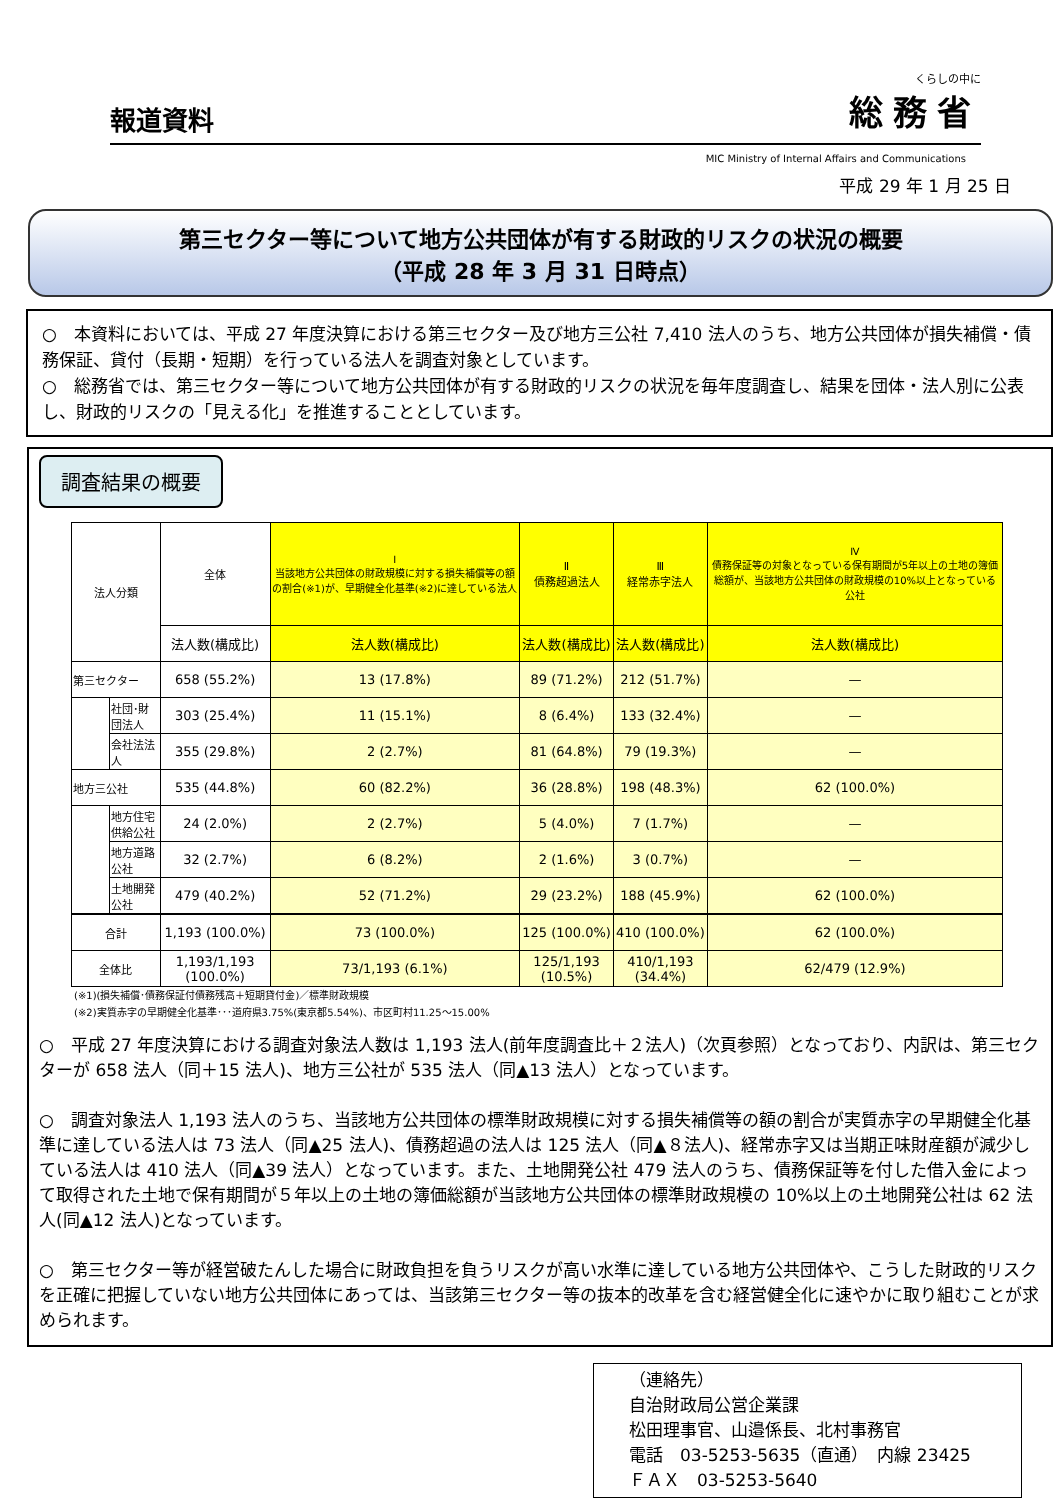報道資料
くらしの中に
総務省
MIC Ministry of Internal Affairs and Communications
平成 29 年 1 月 25 日
第三セクター等について地方公共団体が有する財政的リスクの状況の概要
（平成 28 年 3 月 31 日時点）
○　本資料においては、平成 27 年度決算における第三セクター及び地方三公社 7,410 法人のうち、地方公共団体が損失補償・債務保証、貸付（長期・短期）を行っている法人を調査対象としています。
○　総務省では、第三セクター等について地方公共団体が有する財政的リスクの状況を毎年度調査し、結果を団体・法人別に公表し、財政的リスクの「見える化」を推進することとしています。
調査結果の概要
| 法人分類 | | 全体 | Ⅰ 当該地方公共団体の財政規模に対する損失補償等の額の割合(※1)が、早期健全化基準(※2)に達している法人 | Ⅱ 債務超過法人 | Ⅲ 経常赤字法人 | Ⅳ 債務保証等の対象となっている保有期間が5年以上の土地の簿価総額が、当該地方公共団体の財政規模の10%以上となっている公社 |
| --- | --- | --- | --- | --- | --- | --- |
| | | 法人数(構成比) | 法人数(構成比) | 法人数(構成比) | 法人数(構成比) | 法人数(構成比) |
| 第三セクター | | 658 (55.2%) | 13 (17.8%) | 89 (71.2%) | 212 (51.7%) | — |
| | 社団･財団法人 | 303 (25.4%) | 11 (15.1%) | 8 (6.4%) | 133 (32.4%) | — |
| | 会社法法人 | 355 (29.8%) | 2 (2.7%) | 81 (64.8%) | 79 (19.3%) | — |
| 地方三公社 | | 535 (44.8%) | 60 (82.2%) | 36 (28.8%) | 198 (48.3%) | 62 (100.0%) |
| | 地方住宅供給公社 | 24 (2.0%) | 2 (2.7%) | 5 (4.0%) | 7 (1.7%) | — |
| | 地方道路公社 | 32 (2.7%) | 6 (8.2%) | 2 (1.6%) | 3 (0.7%) | — |
| | 土地開発公社 | 479 (40.2%) | 52 (71.2%) | 29 (23.2%) | 188 (45.9%) | 62 (100.0%) |
| 合計 | | 1,193 (100.0%) | 73 (100.0%) | 125 (100.0%) | 410 (100.0%) | 62 (100.0%) |
| 全体比 | | 1,193/1,193 (100.0%) | 73/1,193 (6.1%) | 125/1,193 (10.5%) | 410/1,193 (34.4%) | 62/479 (12.9%) |
(※1)(損失補償･債務保証付債務残高＋短期貸付金)／標準財政規模
(※2)実質赤字の早期健全化基準･･･道府県3.75%(東京都5.54%)、市区町村11.25～15.00%
○　平成 27 年度決算における調査対象法人数は 1,193 法人(前年度調査比＋２法人)（次頁参照）となっており、内訳は、第三セクターが 658 法人（同＋15 法人)、地方三公社が 535 法人（同▲13 法人）となっています。
○　調査対象法人 1,193 法人のうち、当該地方公共団体の標準財政規模に対する損失補償等の額の割合が実質赤字の早期健全化基準に達している法人は 73 法人（同▲25 法人)、債務超過の法人は 125 法人（同▲８法人)、経常赤字又は当期正味財産額が減少している法人は 410 法人（同▲39 法人）となっています。また、土地開発公社 479 法人のうち、債務保証等を付した借入金によって取得された土地で保有期間が５年以上の土地の簿価総額が当該地方公共団体の標準財政規模の 10%以上の土地開発公社は 62 法人(同▲12 法人)となっています。
○　第三セクター等が経営破たんした場合に財政負担を負うリスクが高い水準に達している地方公共団体や、こうした財政的リスクを正確に把握していない地方公共団体にあっては、当該第三セクター等の抜本的改革を含む経営健全化に速やかに取り組むことが求められます。
（連絡先）
自治財政局公営企業課
松田理事官、山邉係長、北村事務官
電話　03-5253-5635（直通）　内線 23425
ＦＡＸ　03-5253-5640